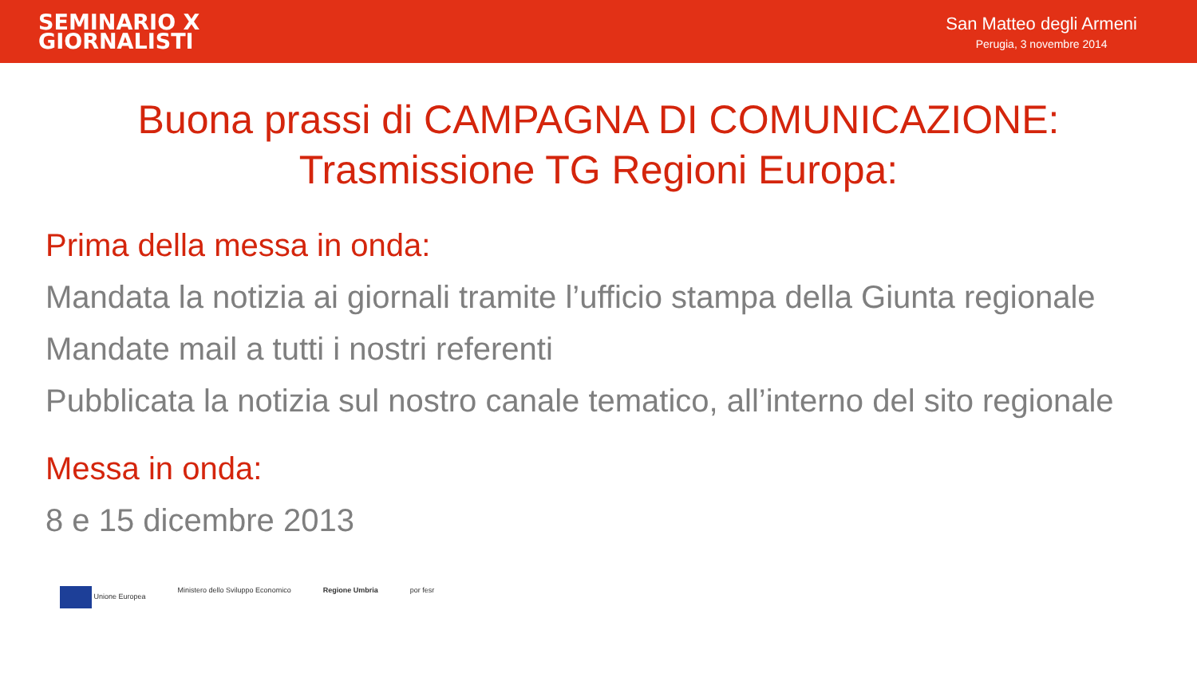SEMINARIO X
GIORNALISTI
San Matteo degli Armeni
Perugia, 3 novembre 2014
Buona prassi di CAMPAGNA DI COMUNICAZIONE:
Trasmissione TG Regioni Europa:
Prima della messa in onda:
Mandata la notizia ai giornali tramite l’ufficio stampa della Giunta regionale
Mandate mail a tutti i nostri referenti
Pubblicata la notizia sul nostro canale tematico, all’interno del sito regionale
Messa in onda:
8 e 15 dicembre 2013
Unione Europea Ministero dello Sviluppo Economico
Regione Umbria por fesr